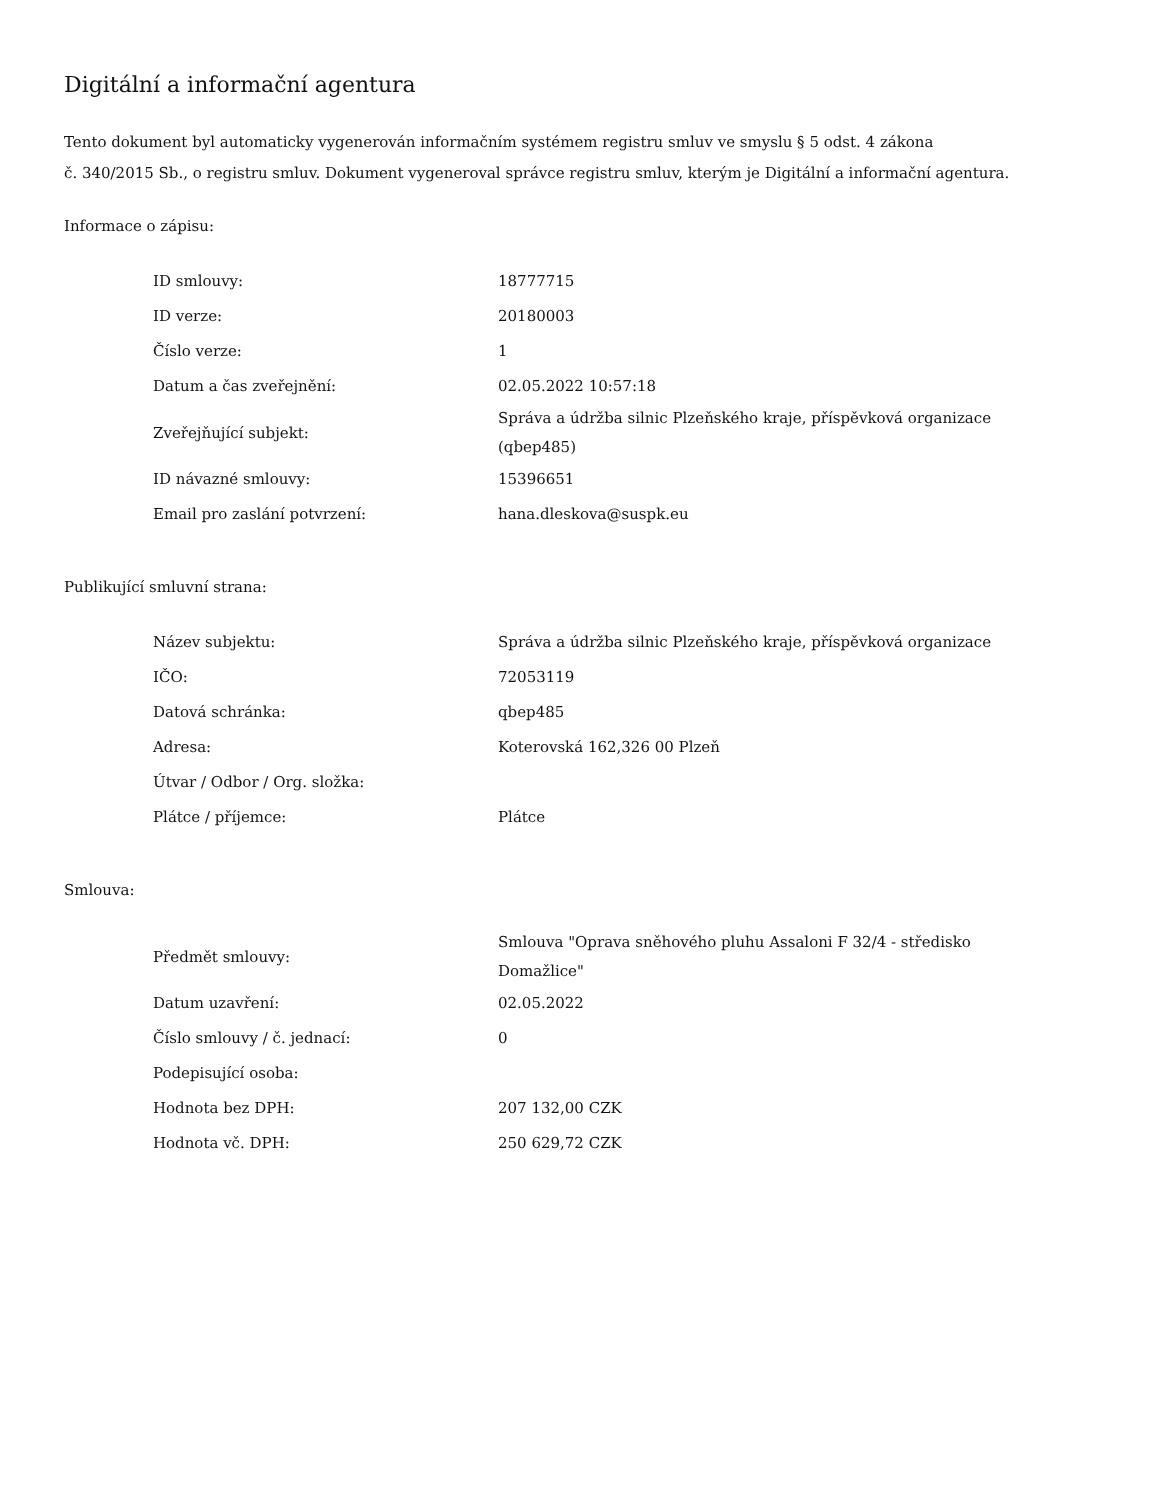Digitální a informační agentura
Tento dokument byl automaticky vygenerován informačním systémem registru smluv ve smyslu § 5 odst. 4 zákona
č. 340/2015 Sb., o registru smluv. Dokument vygeneroval správce registru smluv, kterým je Digitální a informační agentura.
Informace o zápisu:
| ID smlouvy: | 18777715 |
| ID verze: | 20180003 |
| Číslo verze: | 1 |
| Datum a čas zveřejnění: | 02.05.2022 10:57:18 |
| Zveřejňující subjekt: | Správa a údržba silnic Plzeňského kraje, příspěvková organizace (qbep485) |
| ID návazné smlouvy: | 15396651 |
| Email pro zaslání potvrzení: | hana.dleskova@suspk.eu |
Publikující smluvní strana:
| Název subjektu: | Správa a údržba silnic Plzeňského kraje, příspěvková organizace |
| IČO: | 72053119 |
| Datová schránka: | qbep485 |
| Adresa: | Koterovská 162,326 00 Plzeň |
| Útvar / Odbor / Org. složka: | |
| Plátce / příjemce: | Plátce |
Smlouva:
| Předmět smlouvy: | Smlouva "Oprava sněhového pluhu Assaloni F 32/4 - středisko Domažlice" |
| Datum uzavření: | 02.05.2022 |
| Číslo smlouvy / č. jednací: | 0 |
| Podepisující osoba: | |
| Hodnota bez DPH: | 207 132,00 CZK |
| Hodnota vč. DPH: | 250 629,72 CZK |